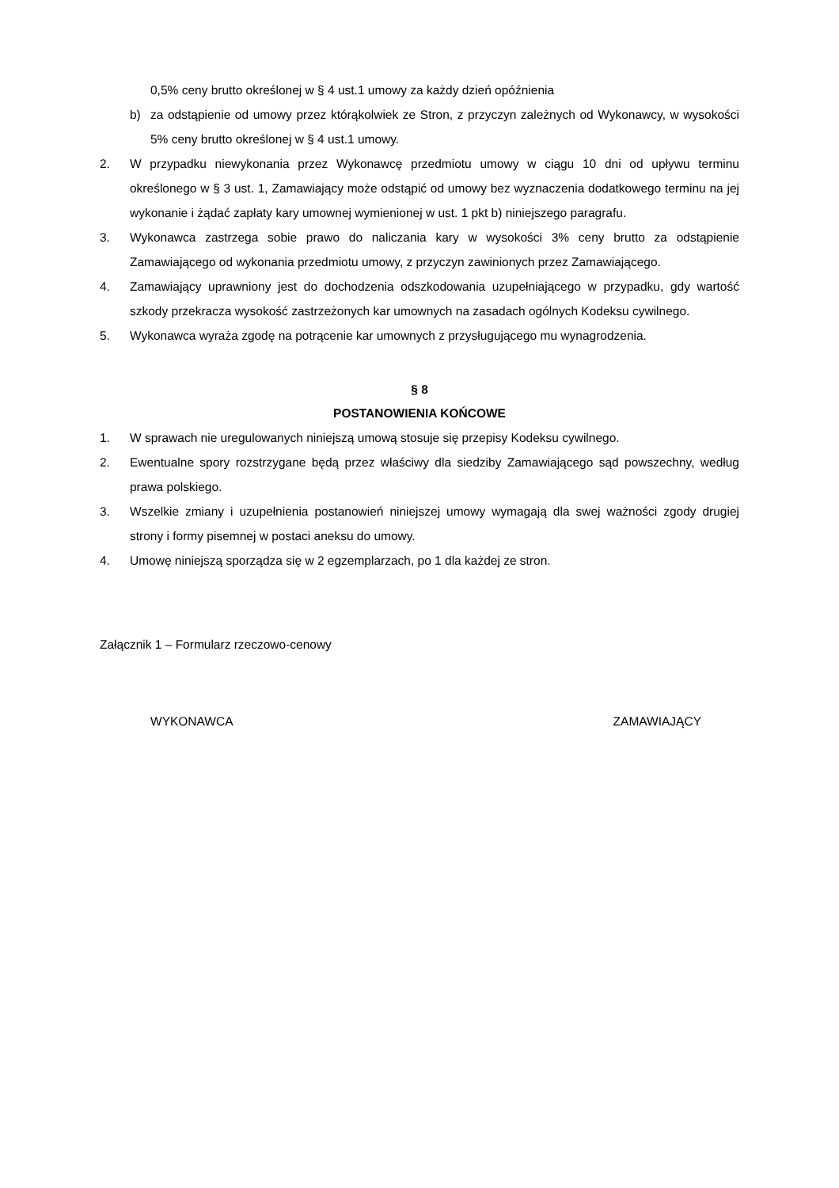0,5% ceny brutto określonej w § 4 ust.1 umowy za każdy dzień opóźnienia
b) za odstąpienie od umowy przez którąkolwiek ze Stron, z przyczyn zależnych od Wykonawcy, w wysokości 5% ceny brutto określonej w § 4 ust.1 umowy.
2. W przypadku niewykonania przez Wykonawcę przedmiotu umowy w ciągu 10 dni od upływu terminu określonego w § 3 ust. 1, Zamawiający może odstąpić od umowy bez wyznaczenia dodatkowego terminu na jej wykonanie i żądać zapłaty kary umownej wymienionej w ust. 1 pkt b) niniejszego paragrafu.
3. Wykonawca zastrzega sobie prawo do naliczania kary w wysokości 3% ceny brutto za odstąpienie Zamawiającego od wykonania przedmiotu umowy, z przyczyn zawinionych przez Zamawiającego.
4. Zamawiający uprawniony jest do dochodzenia odszkodowania uzupełniającego w przypadku, gdy wartość szkody przekracza wysokość zastrzeżonych kar umownych na zasadach ogólnych Kodeksu cywilnego.
5. Wykonawca wyraża zgodę na potrącenie kar umownych z przysługującego mu wynagrodzenia.
§ 8
POSTANOWIENIA KOŃCOWE
1. W sprawach nie uregulowanych niniejszą umową stosuje się przepisy Kodeksu cywilnego.
2. Ewentualne spory rozstrzygane będą przez właściwy dla siedziby Zamawiającego sąd powszechny, według prawa polskiego.
3. Wszelkie zmiany i uzupełnienia postanowień niniejszej umowy wymagają dla swej ważności zgody drugiej strony i formy pisemnej w postaci aneksu do umowy.
4. Umowę niniejszą sporządza się w 2 egzemplarzach, po 1 dla każdej ze stron.
Załącznik 1 – Formularz rzeczowo-cenowy
WYKONAWCA ZAMAWIAJĄCY